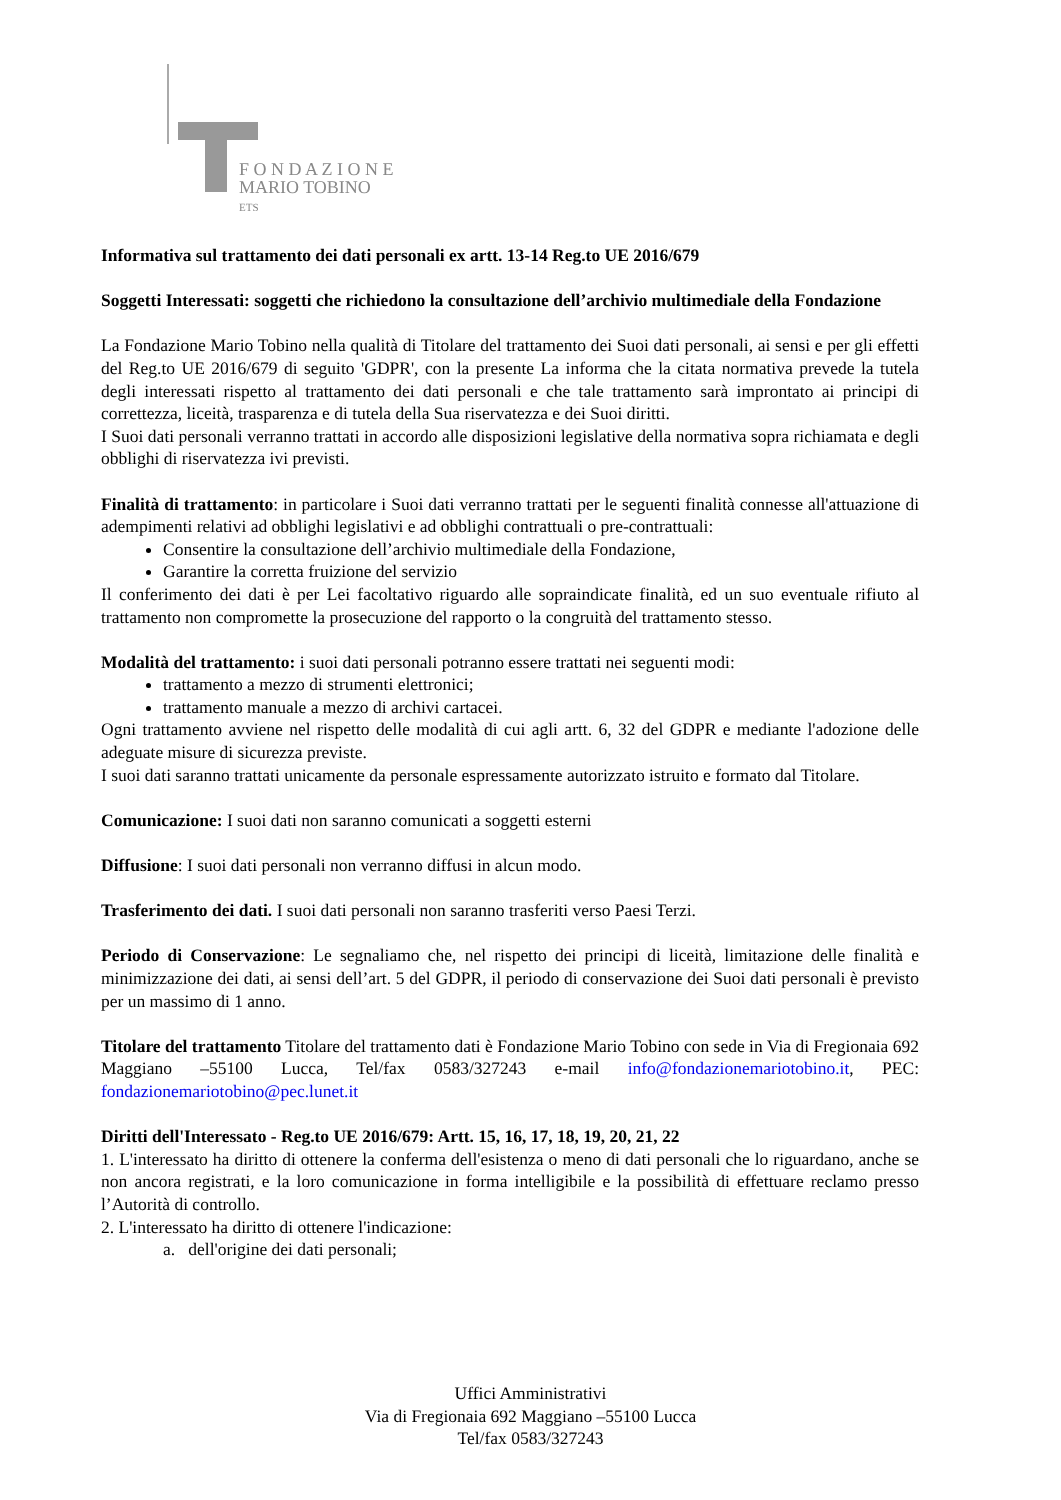F O N D A Z I O N E
MARIO TOBINO
ETS
Informativa sul trattamento dei dati personali ex artt. 13-14 Reg.to UE 2016/679
Soggetti Interessati: soggetti che richiedono la consultazione dell’archivio multimediale della Fondazione
La Fondazione Mario Tobino nella qualità di Titolare del trattamento dei Suoi dati personali, ai sensi e per gli effetti del Reg.to UE 2016/679 di seguito 'GDPR', con la presente La informa che la citata normativa prevede la tutela degli interessati rispetto al trattamento dei dati personali e che tale trattamento sarà improntato ai principi di correttezza, liceità, trasparenza e di tutela della Sua riservatezza e dei Suoi diritti.
I Suoi dati personali verranno trattati in accordo alle disposizioni legislative della normativa sopra richiamata e degli obblighi di riservatezza ivi previsti.
Finalità di trattamento: in particolare i Suoi dati verranno trattati per le seguenti finalità connesse all'attuazione di adempimenti relativi ad obblighi legislativi e ad obblighi contrattuali o pre-contrattuali:
Consentire la consultazione dell’archivio multimediale della Fondazione,
Garantire la corretta fruizione del servizio
Il conferimento dei dati è per Lei facoltativo riguardo alle sopraindicate finalità, ed un suo eventuale rifiuto al trattamento non compromette la prosecuzione del rapporto o la congruità del trattamento stesso.
Modalità del trattamento: i suoi dati personali potranno essere trattati nei seguenti modi:
trattamento a mezzo di strumenti elettronici;
trattamento manuale a mezzo di archivi cartacei.
Ogni trattamento avviene nel rispetto delle modalità di cui agli artt. 6, 32 del GDPR e mediante l'adozione delle adeguate misure di sicurezza previste.
I suoi dati saranno trattati unicamente da personale espressamente autorizzato istruito e formato dal Titolare.
Comunicazione: I suoi dati non saranno comunicati a soggetti esterni
Diffusione: I suoi dati personali non verranno diffusi in alcun modo.
Trasferimento dei dati. I suoi dati personali non saranno trasferiti verso Paesi Terzi.
Periodo di Conservazione: Le segnaliamo che, nel rispetto dei principi di liceità, limitazione delle finalità e minimizzazione dei dati, ai sensi dell’art. 5 del GDPR, il periodo di conservazione dei Suoi dati personali è previsto per un massimo di 1 anno.
Titolare del trattamento Titolare del trattamento dati è Fondazione Mario Tobino con sede in Via di Fregionaia 692 Maggiano –55100 Lucca, Tel/fax 0583/327243 e-mail info@fondazionemariotobino.it, PEC: fondazionemariotobino@pec.lunet.it
Diritti dell'Interessato - Reg.to UE 2016/679: Artt. 15, 16, 17, 18, 19, 20, 21, 22
1. L'interessato ha diritto di ottenere la conferma dell'esistenza o meno di dati personali che lo riguardano, anche se non ancora registrati, e la loro comunicazione in forma intelligibile e la possibilità di effettuare reclamo presso l’Autorità di controllo.
2. L'interessato ha diritto di ottenere l'indicazione:
a. dell'origine dei dati personali;
Uffici Amministrativi
Via di Fregionaia 692 Maggiano –55100 Lucca
Tel/fax 0583/327243